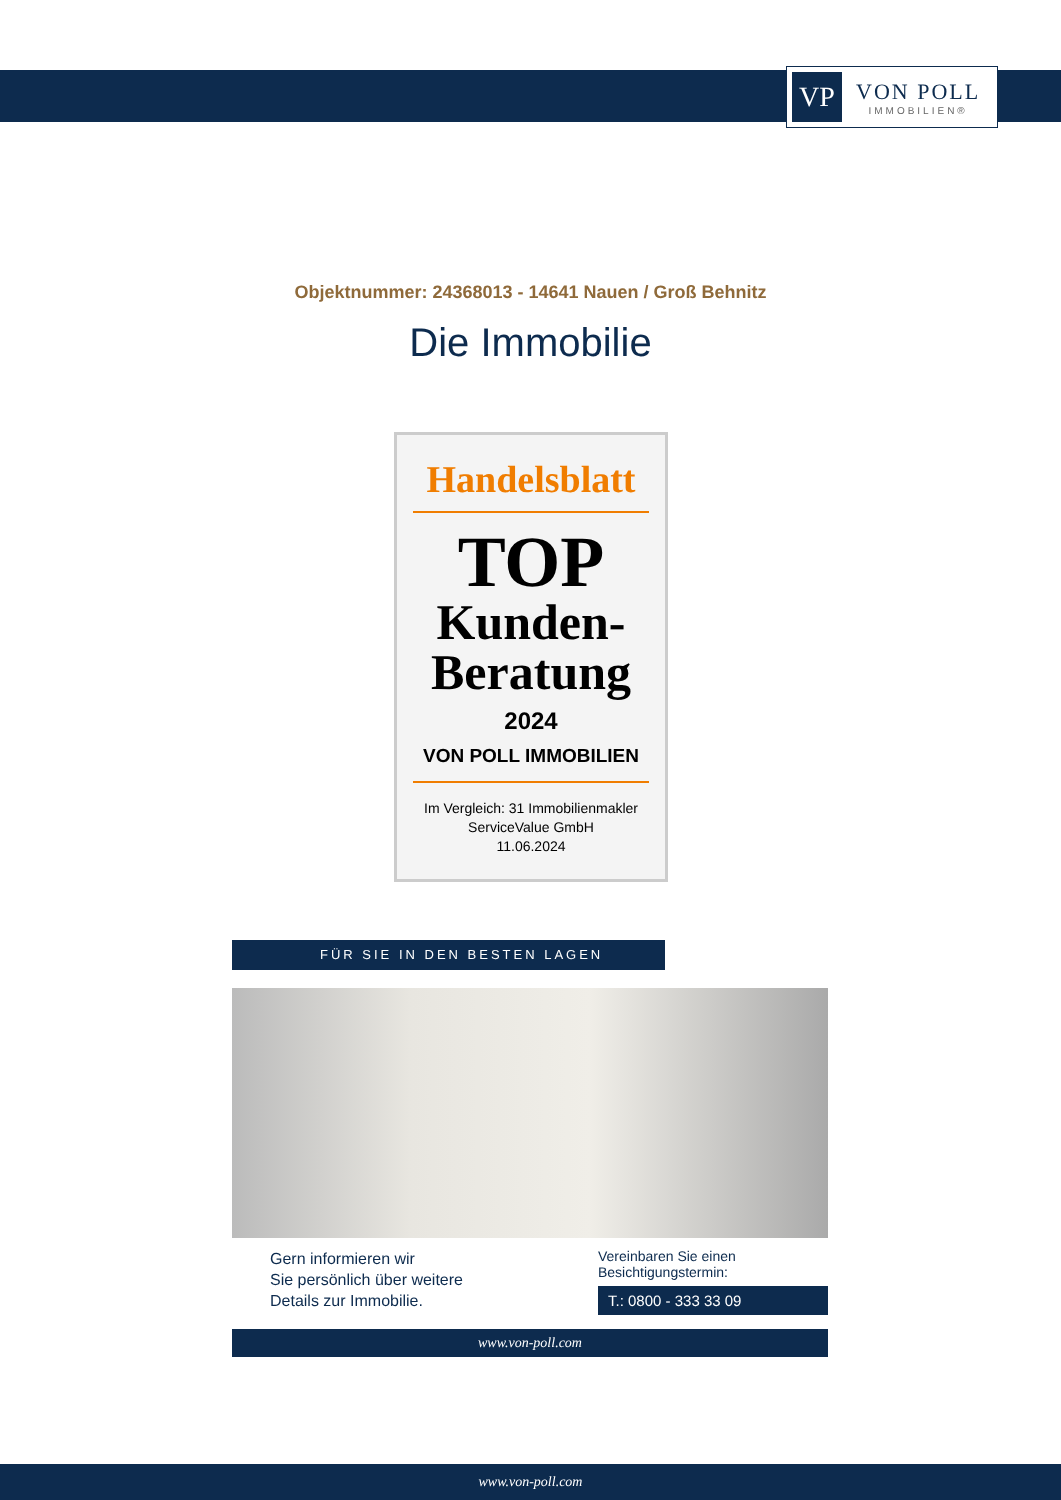VP
VON POLL
IMMOBILIEN®
Objektnummer: 24368013 - 14641 Nauen / Groß Behnitz
Die Immobilie
Handelsblatt
TOP
Kunden-
Beratung
2024
VON POLL IMMOBILIEN
Im Vergleich: 31 Immobilienmakler
ServiceValue GmbH
11.06.2024
FÜR SIE IN DEN BESTEN LAGEN
Gern informieren wir
Sie persönlich über weitere
Details zur Immobilie.
Vereinbaren Sie einen
Besichtigungstermin:
T.: 0800 - 333 33 09
www.von-poll.com
www.von-poll.com